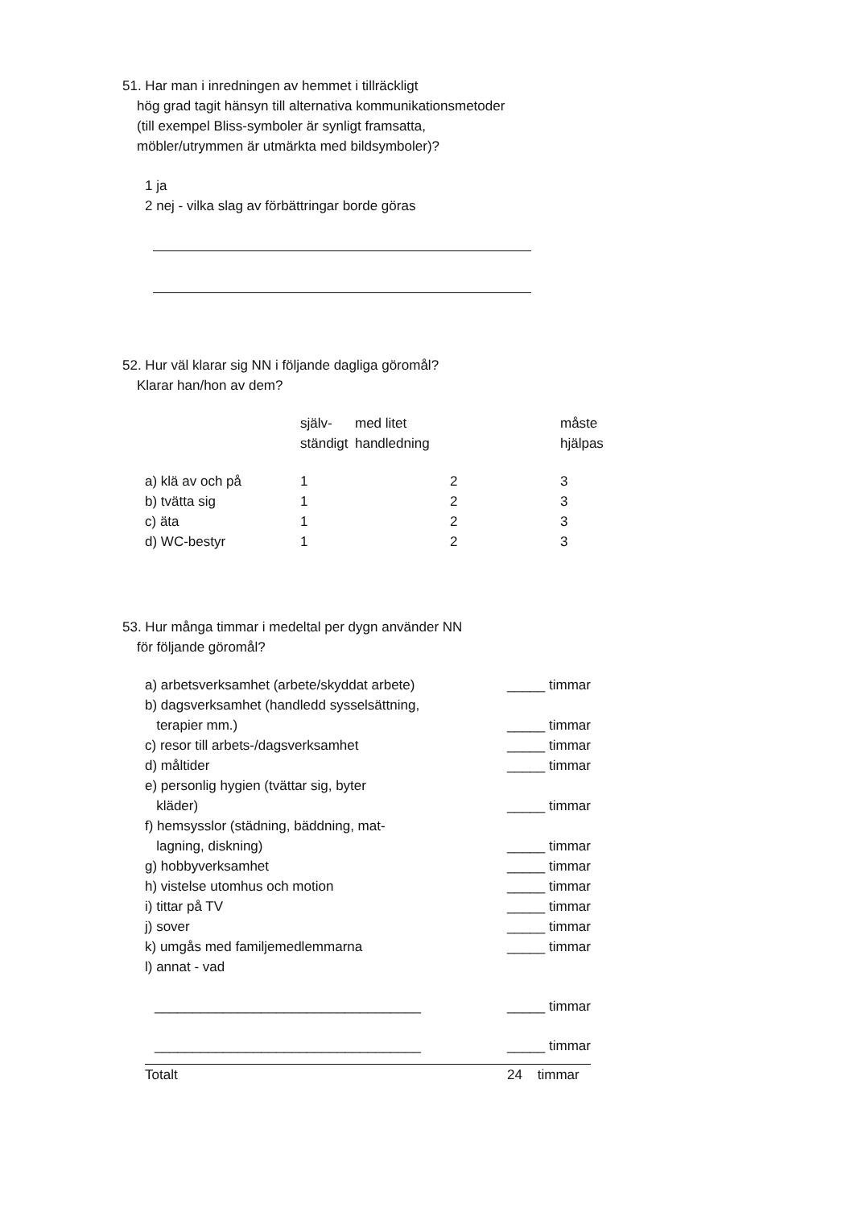51. Har man i inredningen av hemmet i tillräckligt
hög grad tagit hänsyn till alternativa kommunikationsmetoder
(till exempel Bliss-symboler är synligt framsatta,
möbler/utrymmen är utmärkta med bildsymboler)?
1 ja
2 nej - vilka slag av förbättringar borde göras
52. Hur väl klarar sig NN i följande dagliga göromål?
Klarar han/hon av dem?
| | själv- ständigt | med litet handledning | måste hjälpas |
| a) klä av och på | 1 | 2 | 3 |
| b) tvätta sig | 1 | 2 | 3 |
| c) äta | 1 | 2 | 3 |
| d) WC-bestyr | 1 | 2 | 3 |
53. Hur många timmar i medeltal per dygn använder NN
för följande göromål?
| a) arbetsverksamhet (arbete/skyddat arbete) | _____ timmar |
| b) dagsverksamhet (handledd sysselsättning, terapier mm.) | _____ timmar |
| c) resor till arbets-/dagsverksamhet | _____ timmar |
| d) måltider | _____ timmar |
| e) personlig hygien (tvättar sig, byter kläder) | _____ timmar |
| f) hemsysslor (städning, bäddning, mat- lagning, diskning) | _____ timmar |
| g) hobbyverksamhet | _____ timmar |
| h) vistelse utomhus och motion | _____ timmar |
| i) tittar på TV | _____ timmar |
| j) sover | _____ timmar |
| k) umgås med familjemedlemmarna | _____ timmar |
| l) annat - vad | |
| ___________________________________ | _____ timmar |
| ___________________________________ | _____ timmar |
| Totalt | 24 timmar |